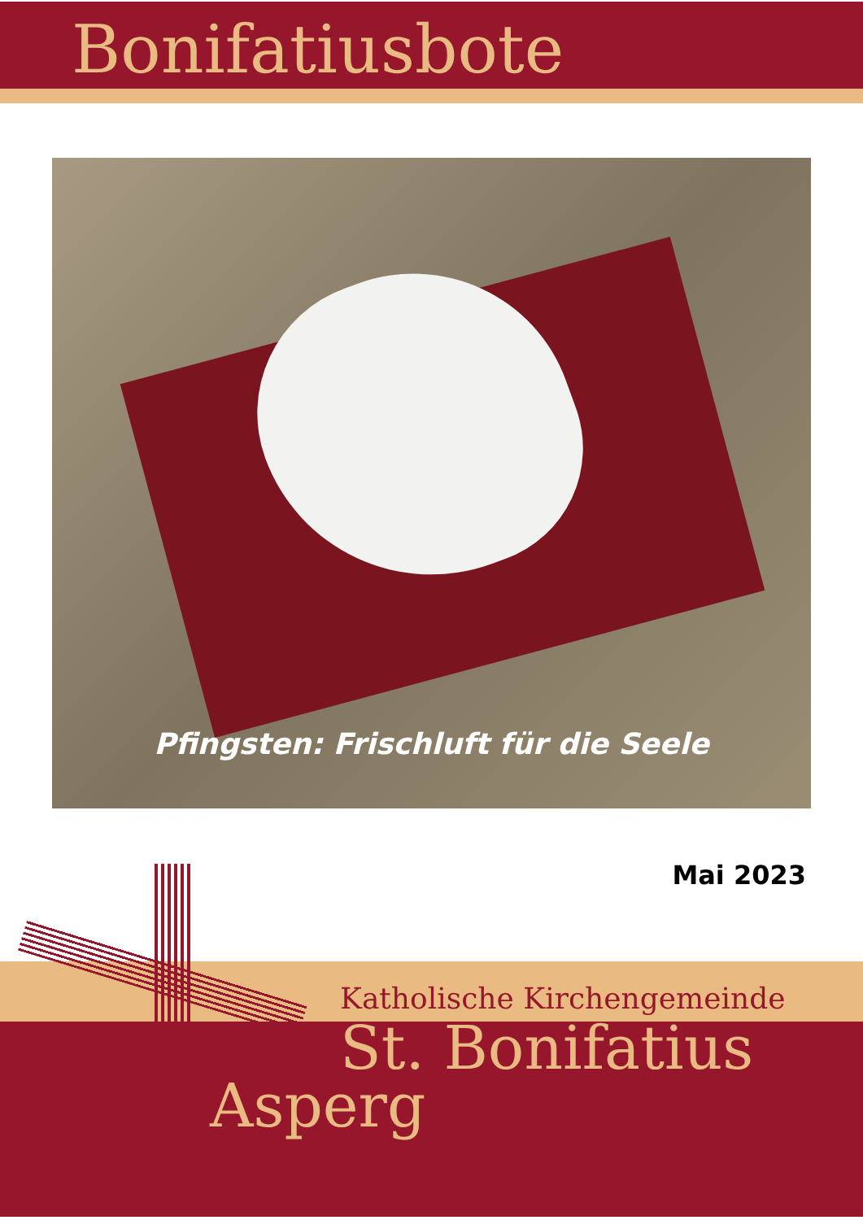Bonifatiusbote
Pfingsten: Frischluft für die Seele
Mai 2023
Katholische Kirchengemeinde
St. Bonifatius
Asperg